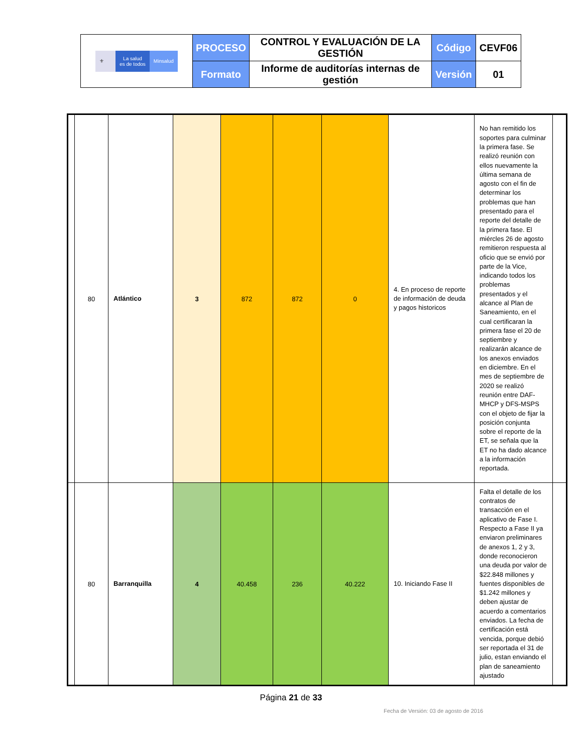| ⚜ La salud es de todos Minsalud | PROCESO | CONTROL Y EVALUACIÓN DE LA GESTIÓN | Código | CEVF06 |
| | Formato | Informe de auditorías internas de gestión | Versión | 01 |
| | 80 | Atlántico | 3 | 872 | 872 | 0 | 4. En proceso de reporte de información de deuda y pagos historicos | No han remitido los soportes para culminar la primera fase. Se realizó reunión con ellos nuevamente la última semana de agosto con el fin de determinar los problemas que han presentado para el reporte del detalle de la primera fase. El miércles 26 de agosto remitieron respuesta al oficio que se envió por parte de la Vice, indicando todos los problemas presentados y el alcance al Plan de Saneamiento, en el cual certificaran la primera fase el 20 de septiembre y realizarán alcance de los anexos enviados en diciembre. En el mes de septiembre de 2020 se realizó reunión entre DAF-MHCP y DFS-MSPS con el objeto de fijar la posición conjunta sobre el reporte de la ET, se señala que la ET no ha dado alcance a la información reportada. | |
| | 80 | Barranquilla | 4 | 40.458 | 236 | 40.222 | 10. Iniciando Fase II | Falta el detalle de los contratos de transacción en el aplicativo de Fase I. Respecto a Fase II ya enviaron preliminares de anexos 1, 2 y 3, donde reconocieron una deuda por valor de $22.848 millones y fuentes disponibles de $1.242 millones y deben ajustar de acuerdo a comentarios enviados. La fecha de certificación está vencida, porque debió ser reportada el 31 de julio, estan enviando el plan de saneamiento ajustado | |
Página 21 de 33
Fecha de Versión: 03 de agosto de 2016